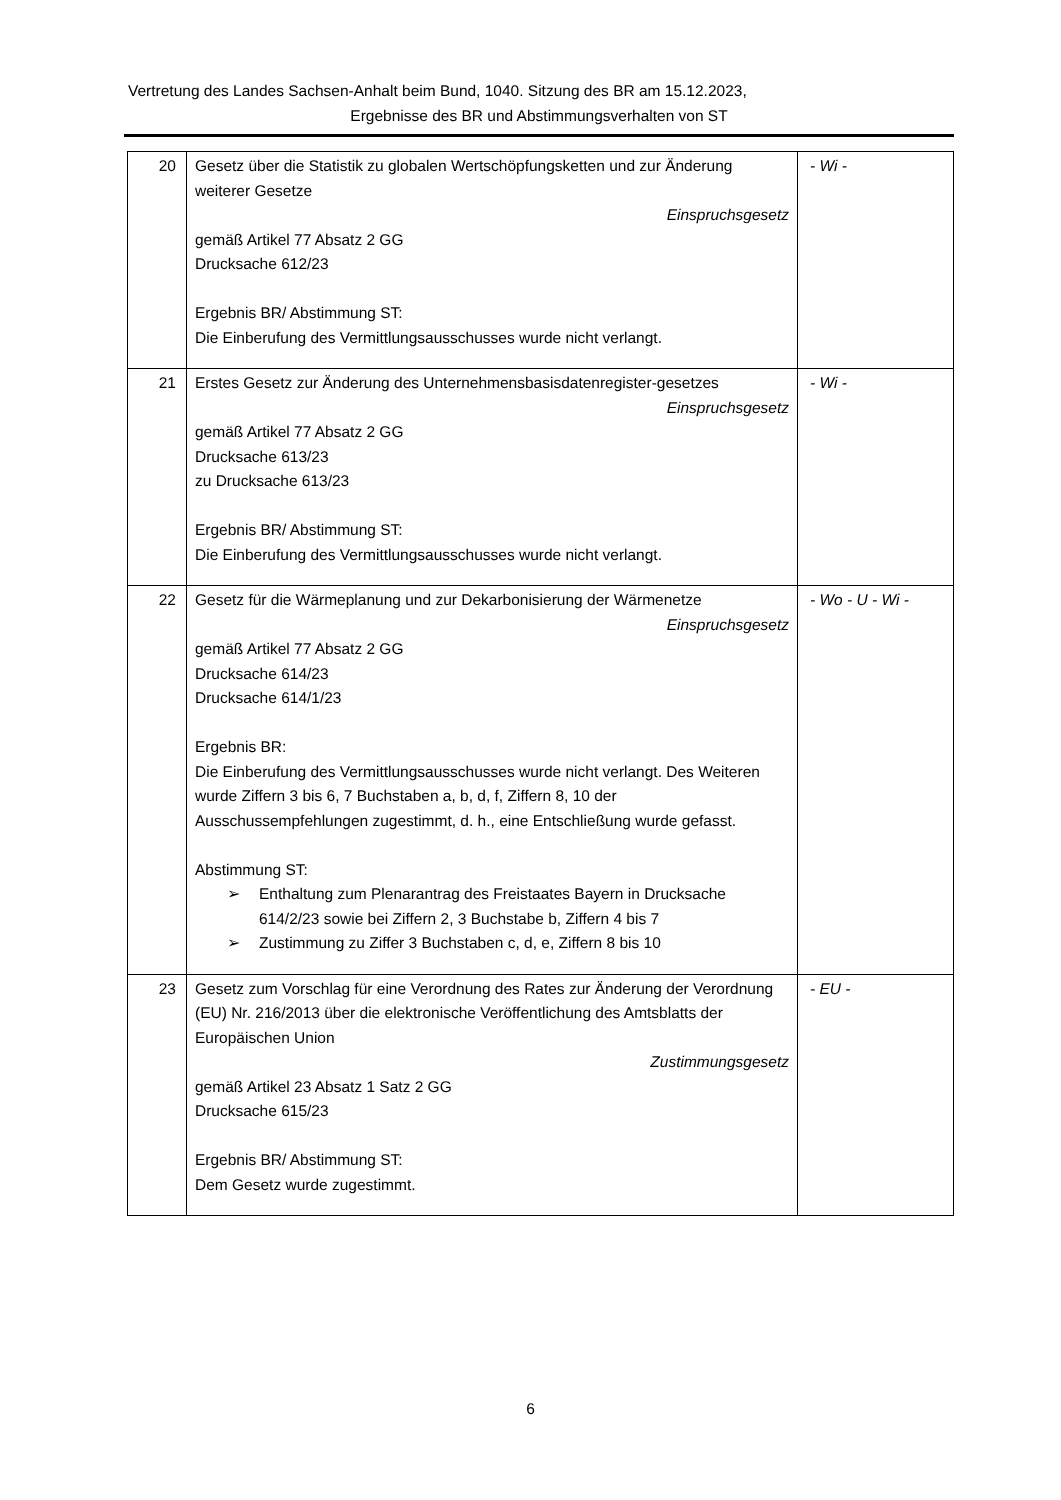Vertretung des Landes Sachsen-Anhalt beim Bund, 1040. Sitzung des BR am 15.12.2023,
Ergebnisse des BR und Abstimmungsverhalten von ST
| 20 | Gesetz über die Statistik zu globalen Wertschöpfungsketten und zur Änderung weiterer Gesetze Einspruchsgesetz gemäß Artikel 77 Absatz 2 GG Drucksache 612/23 Ergebnis BR/ Abstimmung ST: Die Einberufung des Vermittlungsausschusses wurde nicht verlangt. | - Wi - |
| 21 | Erstes Gesetz zur Änderung des Unternehmensbasisdatenregister-gesetzes Einspruchsgesetz gemäß Artikel 77 Absatz 2 GG Drucksache 613/23 zu Drucksache 613/23 Ergebnis BR/ Abstimmung ST: Die Einberufung des Vermittlungsausschusses wurde nicht verlangt. | - Wi - |
| 22 | Gesetz für die Wärmeplanung und zur Dekarbonisierung der Wärmenetze Einspruchsgesetz gemäß Artikel 77 Absatz 2 GG Drucksache 614/23 Drucksache 614/1/23 Ergebnis BR: Die Einberufung des Vermittlungsausschusses wurde nicht verlangt. Des Weiteren wurde Ziffern 3 bis 6, 7 Buchstaben a, b, d, f, Ziffern 8, 10 der Ausschussempfehlungen zugestimmt, d. h., eine Entschließung wurde gefasst. Abstimmung ST: ➢ Enthaltung zum Plenarantrag des Freistaates Bayern in Drucksache 614/2/23 sowie bei Ziffern 2, 3 Buchstabe b, Ziffern 4 bis 7 ➢ Zustimmung zu Ziffer 3 Buchstaben c, d, e, Ziffern 8 bis 10 | - Wo - U - Wi - |
| 23 | Gesetz zum Vorschlag für eine Verordnung des Rates zur Änderung der Verordnung (EU) Nr. 216/2013 über die elektronische Veröffentlichung des Amtsblatts der Europäischen Union Zustimmungsgesetz gemäß Artikel 23 Absatz 1 Satz 2 GG Drucksache 615/23 Ergebnis BR/ Abstimmung ST: Dem Gesetz wurde zugestimmt. | - EU - |
6